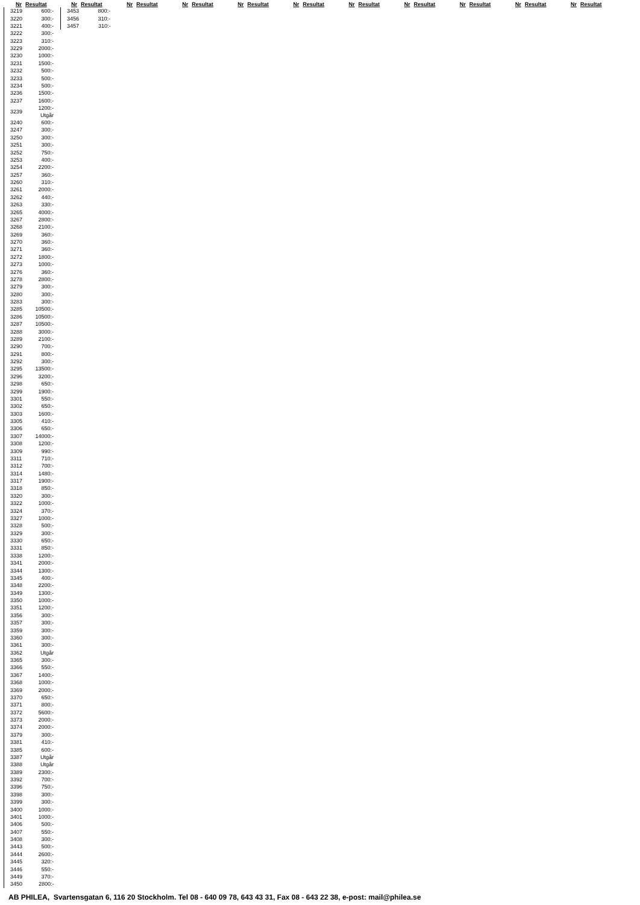Nr Resultat Nr Resultat Nr Resultat Nr Resultat Nr Resultat Nr Resultat Nr Resultat Nr Resultat Nr Resultat Nr Resultat Nr Resultat
| 3219 | 600:- |
| 3220 | 300:- |
| 3221 | 400:- |
| 3222 | 300:- |
| 3223 | 310:- |
| 3229 | 2000:- |
| 3230 | 1000:- |
| 3231 | 1500:- |
| 3232 | 500:- |
| 3233 | 500:- |
| 3234 | 500:- |
| 3236 | 1500:- |
| 3237 | 1600:- |
| 3239 | 1200:- Utgår |
| 3240 | 600:- |
| 3247 | 300:- |
| 3250 | 300:- |
| 3251 | 300:- |
| 3252 | 750:- |
| 3253 | 400:- |
| 3254 | 2200:- |
| 3257 | 360:- |
| 3260 | 310:- |
| 3261 | 2000:- |
| 3262 | 440:- |
| 3263 | 330:- |
| 3265 | 4000:- |
| 3267 | 2800:- |
| 3268 | 2100:- |
| 3269 | 360:- |
| 3270 | 360:- |
| 3271 | 360:- |
| 3272 | 1800:- |
| 3273 | 1000:- |
| 3276 | 360:- |
| 3278 | 2800:- |
| 3279 | 300:- |
| 3280 | 300:- |
| 3283 | 300:- |
| 3285 | 10500:- |
| 3286 | 10500:- |
| 3287 | 10500:- |
| 3288 | 3000:- |
| 3289 | 2100:- |
| 3290 | 700:- |
| 3291 | 800:- |
| 3292 | 300:- |
| 3295 | 13500:- |
| 3296 | 3200:- |
| 3298 | 650:- |
| 3299 | 1900:- |
| 3301 | 550:- |
| 3302 | 650:- |
| 3303 | 1600:- |
| 3305 | 410:- |
| 3306 | 650:- |
| 3307 | 14000:- |
| 3308 | 1200:- |
| 3309 | 990:- |
| 3311 | 710:- |
| 3312 | 700:- |
| 3314 | 1480:- |
| 3317 | 1900:- |
| 3318 | 850:- |
| 3320 | 300:- |
| 3322 | 1000:- |
| 3324 | 370:- |
| 3327 | 1000:- |
| 3328 | 500:- |
| 3329 | 300:- |
| 3330 | 650:- |
| 3331 | 850:- |
| 3338 | 1200:- |
| 3341 | 2000:- |
| 3344 | 1300:- |
| 3345 | 400:- |
| 3348 | 2200:- |
| 3349 | 1300:- |
| 3350 | 1000:- |
| 3351 | 1200:- |
| 3356 | 300:- |
| 3357 | 300:- |
| 3359 | 300:- |
| 3360 | 300:- |
| 3361 | 300:- |
| 3362 | Utgår |
| 3365 | 300:- |
| 3366 | 550:- |
| 3367 | 1400:- |
| 3368 | 1000:- |
| 3369 | 2000:- |
| 3370 | 650:- |
| 3371 | 800:- |
| 3372 | 5600:- |
| 3373 | 2000:- |
| 3374 | 2000:- |
| 3379 | 300:- |
| 3381 | 410:- |
| 3385 | 600:- |
| 3387 | Utgår |
| 3388 | Utgår |
| 3389 | 2300:- |
| 3392 | 700:- |
| 3396 | 750:- |
| 3398 | 300:- |
| 3399 | 300:- |
| 3400 | 1000:- |
| 3401 | 1000:- |
| 3406 | 500:- |
| 3407 | 550:- |
| 3408 | 300:- |
| 3443 | 500:- |
| 3444 | 2600:- |
| 3445 | 320:- |
| 3446 | 550:- |
| 3449 | 370:- |
| 3450 | 2800:- |
| 3453 | 800:- |
| 3456 | 310:- |
| 3457 | 310:- |
AB PHILEA, Svartensgatan 6, 116 20 Stockholm. Tel 08 - 640 09 78, 643 43 31, Fax 08 - 643 22 38, e-post: mail@philea.se